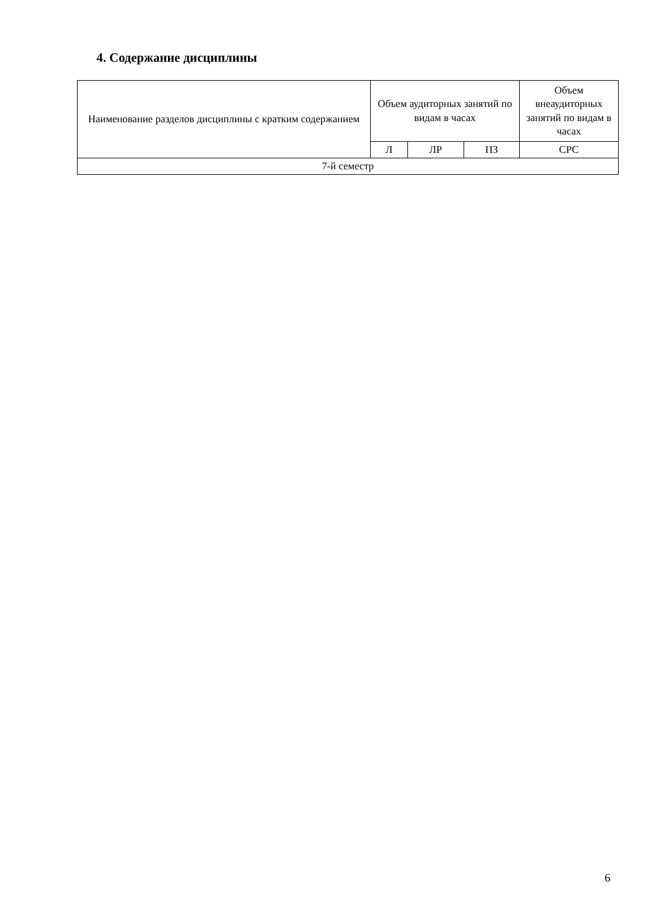4. Содержание дисциплины
| Наименование разделов дисциплины с кратким содержанием | Объем аудиторных занятий по видам в часах | | | Объем внеаудиторных занятий по видам в часах |
| --- | --- | --- | --- | --- |
| | Л | ЛР | ПЗ | СРС |
| 7-й семестр | | | | |
6